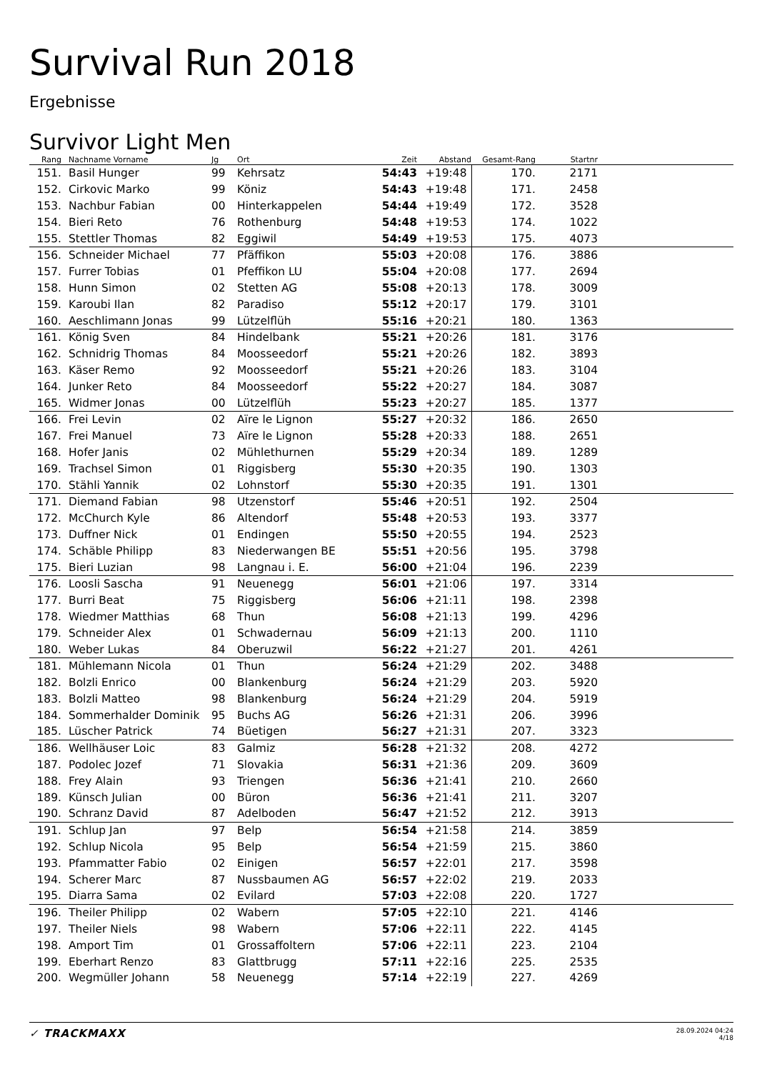Survival Run 2018
Ergebnisse
Survivor Light Men
| Rang | Nachname Vorname | Jg | Ort | Zeit | Abstand | Gesamt-Rang | Startnr | |
| --- | --- | --- | --- | --- | --- | --- | --- | --- |
| 151. | Basil Hunger | 99 | Kehrsatz | 54:43 | +19:48 | 170. | 2171 | |
| 152. | Cirkovic Marko | 99 | Köniz | 54:43 | +19:48 | 171. | 2458 | |
| 153. | Nachbur Fabian | 00 | Hinterkappelen | 54:44 | +19:49 | 172. | 3528 | |
| 154. | Bieri Reto | 76 | Rothenburg | 54:48 | +19:53 | 174. | 1022 | |
| 155. | Stettler Thomas | 82 | Eggiwil | 54:49 | +19:53 | 175. | 4073 | |
| 156. | Schneider Michael | 77 | Pfäffikon | 55:03 | +20:08 | 176. | 3886 | |
| 157. | Furrer Tobias | 01 | Pfeffikon LU | 55:04 | +20:08 | 177. | 2694 | |
| 158. | Hunn Simon | 02 | Stetten AG | 55:08 | +20:13 | 178. | 3009 | |
| 159. | Karoubi Ilan | 82 | Paradiso | 55:12 | +20:17 | 179. | 3101 | |
| 160. | Aeschlimann Jonas | 99 | Lützelflüh | 55:16 | +20:21 | 180. | 1363 | |
| 161. | König Sven | 84 | Hindelbank | 55:21 | +20:26 | 181. | 3176 | |
| 162. | Schnidrig Thomas | 84 | Moosseedorf | 55:21 | +20:26 | 182. | 3893 | |
| 163. | Käser Remo | 92 | Moosseedorf | 55:21 | +20:26 | 183. | 3104 | |
| 164. | Junker Reto | 84 | Moosseedorf | 55:22 | +20:27 | 184. | 3087 | |
| 165. | Widmer Jonas | 00 | Lützelflüh | 55:23 | +20:27 | 185. | 1377 | |
| 166. | Frei Levin | 02 | Aïre le Lignon | 55:27 | +20:32 | 186. | 2650 | |
| 167. | Frei Manuel | 73 | Aïre le Lignon | 55:28 | +20:33 | 188. | 2651 | |
| 168. | Hofer Janis | 02 | Mühlethurnen | 55:29 | +20:34 | 189. | 1289 | |
| 169. | Trachsel Simon | 01 | Riggisberg | 55:30 | +20:35 | 190. | 1303 | |
| 170. | Stähli Yannik | 02 | Lohnstorf | 55:30 | +20:35 | 191. | 1301 | |
| 171. | Diemand Fabian | 98 | Utzenstorf | 55:46 | +20:51 | 192. | 2504 | |
| 172. | McChurch Kyle | 86 | Altendorf | 55:48 | +20:53 | 193. | 3377 | |
| 173. | Duffner Nick | 01 | Endingen | 55:50 | +20:55 | 194. | 2523 | |
| 174. | Schäble Philipp | 83 | Niederwangen BE | 55:51 | +20:56 | 195. | 3798 | |
| 175. | Bieri Luzian | 98 | Langnau i. E. | 56:00 | +21:04 | 196. | 2239 | |
| 176. | Loosli Sascha | 91 | Neuenegg | 56:01 | +21:06 | 197. | 3314 | |
| 177. | Burri Beat | 75 | Riggisberg | 56:06 | +21:11 | 198. | 2398 | |
| 178. | Wiedmer Matthias | 68 | Thun | 56:08 | +21:13 | 199. | 4296 | |
| 179. | Schneider Alex | 01 | Schwadernau | 56:09 | +21:13 | 200. | 1110 | |
| 180. | Weber Lukas | 84 | Oberuzwil | 56:22 | +21:27 | 201. | 4261 | |
| 181. | Mühlemann Nicola | 01 | Thun | 56:24 | +21:29 | 202. | 3488 | |
| 182. | Bolzli Enrico | 00 | Blankenburg | 56:24 | +21:29 | 203. | 5920 | |
| 183. | Bolzli Matteo | 98 | Blankenburg | 56:24 | +21:29 | 204. | 5919 | |
| 184. | Sommerhalder Dominik | 95 | Buchs AG | 56:26 | +21:31 | 206. | 3996 | |
| 185. | Lüscher Patrick | 74 | Büetigen | 56:27 | +21:31 | 207. | 3323 | |
| 186. | Wellhäuser Loic | 83 | Galmiz | 56:28 | +21:32 | 208. | 4272 | |
| 187. | Podolec Jozef | 71 | Slovakia | 56:31 | +21:36 | 209. | 3609 | |
| 188. | Frey Alain | 93 | Triengen | 56:36 | +21:41 | 210. | 2660 | |
| 189. | Künsch Julian | 00 | Büron | 56:36 | +21:41 | 211. | 3207 | |
| 190. | Schranz David | 87 | Adelboden | 56:47 | +21:52 | 212. | 3913 | |
| 191. | Schlup Jan | 97 | Belp | 56:54 | +21:58 | 214. | 3859 | |
| 192. | Schlup Nicola | 95 | Belp | 56:54 | +21:59 | 215. | 3860 | |
| 193. | Pfammatter Fabio | 02 | Einigen | 56:57 | +22:01 | 217. | 3598 | |
| 194. | Scherer Marc | 87 | Nussbaumen AG | 56:57 | +22:02 | 219. | 2033 | |
| 195. | Diarra Sama | 02 | Evilard | 57:03 | +22:08 | 220. | 1727 | |
| 196. | Theiler Philipp | 02 | Wabern | 57:05 | +22:10 | 221. | 4146 | |
| 197. | Theiler Niels | 98 | Wabern | 57:06 | +22:11 | 222. | 4145 | |
| 198. | Amport Tim | 01 | Grossaffoltern | 57:06 | +22:11 | 223. | 2104 | |
| 199. | Eberhart Renzo | 83 | Glattbrugg | 57:11 | +22:16 | 225. | 2535 | |
| 200. | Wegmüller Johann | 58 | Neuenegg | 57:14 | +22:19 | 227. | 4269 | |
✓ TRACKMAXX
28.09.2024 04:24
4/18